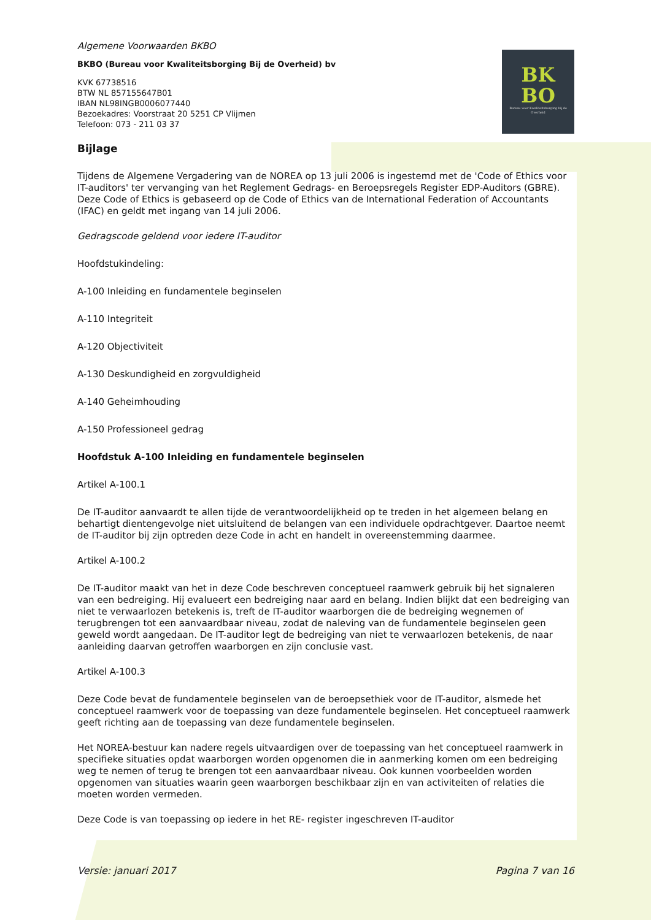BK
BO
Bureau voor Kwaliteitsborging bij de Overheid
Algemene Voorwaarden BKBO
BKBO (Bureau voor Kwaliteitsborging Bij de Overheid) bv
KVK 67738516
BTW NL 857155647B01
IBAN NL98INGB0006077440
Bezoekadres: Voorstraat 20 5251 CP Vlijmen
Telefoon: 073 - 211 03 37
Bijlage
Tijdens de Algemene Vergadering van de NOREA op 13 juli 2006 is ingestemd met de 'Code of Ethics voor IT-auditors' ter vervanging van het Reglement Gedrags- en Beroepsregels Register EDP-Auditors (GBRE). Deze Code of Ethics is gebaseerd op de Code of Ethics van de International Federation of Accountants (IFAC) en geldt met ingang van 14 juli 2006.
Gedragscode geldend voor iedere IT-auditor
Hoofdstukindeling:
A-100 Inleiding en fundamentele beginselen
A-110 Integriteit
A-120 Objectiviteit
A-130 Deskundigheid en zorgvuldigheid
A-140 Geheimhouding
A-150 Professioneel gedrag
Hoofdstuk A-100 Inleiding en fundamentele beginselen
Artikel A-100.1
De IT-auditor aanvaardt te allen tijde de verantwoordelijkheid op te treden in het algemeen belang en behartigt dientengevolge niet uitsluitend de belangen van een individuele opdrachtgever. Daartoe neemt de IT-auditor bij zijn optreden deze Code in acht en handelt in overeenstemming daarmee.
Artikel A-100.2
De IT-auditor maakt van het in deze Code beschreven conceptueel raamwerk gebruik bij het signaleren van een bedreiging. Hij evalueert een bedreiging naar aard en belang. Indien blijkt dat een bedreiging van niet te verwaarlozen betekenis is, treft de IT-auditor waarborgen die de bedreiging wegnemen of terugbrengen tot een aanvaardbaar niveau, zodat de naleving van de fundamentele beginselen geen geweld wordt aangedaan. De IT-auditor legt de bedreiging van niet te verwaarlozen betekenis, de naar aanleiding daarvan getroffen waarborgen en zijn conclusie vast.
Artikel A-100.3
Deze Code bevat de fundamentele beginselen van de beroepsethiek voor de IT-auditor, alsmede het conceptueel raamwerk voor de toepassing van deze fundamentele beginselen. Het conceptueel raamwerk geeft richting aan de toepassing van deze fundamentele beginselen.
Het NOREA-bestuur kan nadere regels uitvaardigen over de toepassing van het conceptueel raamwerk in specifieke situaties opdat waarborgen worden opgenomen die in aanmerking komen om een bedreiging weg te nemen of terug te brengen tot een aanvaardbaar niveau. Ook kunnen voorbeelden worden opgenomen van situaties waarin geen waarborgen beschikbaar zijn en van activiteiten of relaties die moeten worden vermeden.
Deze Code is van toepassing op iedere in het RE- register ingeschreven IT-auditor
Versie: januari 2017 Pagina 7 van 16